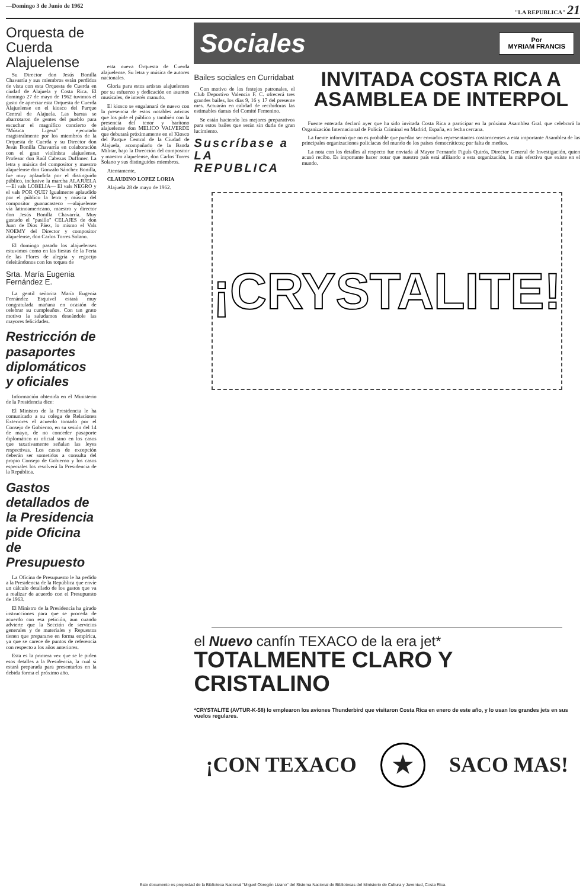—Domingo 3 de Junio de 1962 "LA REPUBLICA" 21
Orquesta de Cuerda Alajuelense
Su Director don Jesús Bonilla Chavarría y sus miembros están perdidos de vista con esta Orquesta de Cuerda en ciudad de Alajuela y Costa Rica. El domingo 27 de mayo de 1962 tuvimos el gusto de apreciar esta Orquesta de Cuerda Alajuelense en el kiosco del Parque Central de Alajuela. Las barras se abarrotaron de gentes del pueblo para escuchar el magnífico concierto de "Música Ligera" ejecutado magistralmente por los miembros de la Orquesta de Cuerda y su Director don Jesús Bonilla Chavarría en colaboración con el gran violinista alajuelense, Profesor don Raúl Cabezas Duffnner. La letra y música del compositor y maestro alajuelense don Gonzalo Sánchez Bonilla, fue muy aplaudida por el distinguido público, inclusive la marcha ALAJUELA —El vals LOBELIA— El vals NEGRO y el vals POR QUE? Igualmente aplaudido por el público la letra y música del compositor guanacasteco —alajuelense vía latinoamericano, maestro y director don Jesús Bonilla Chavarría. Muy gustado el "pasillo" CELAJES de don Juan de Dios Páez, lo mismo el Vals NOEMY del Director y compositor alajuelense, don Carlos Torres Solano.
El domingo pasado los alajuelenses estuvimos como en las fiestas de la Feria de las Flores de alegría y regocijo deleitándonos con los toques de
Srta. María Eugenia Fernández E.
La gentil señorita María Eugenia Fernández Esquivel estará muy congratulada mañana en ocasión de celebrar su cumpleaños. Con tan grato motivo la saludamos deseándole las mayores felicidades.
Restricción de pasaportes diplomáticos y oficiales
Información obtenida en el Ministerio de la Presidencia dice:
El Ministro de la Presidencia le ha comunicado a su colega de Relaciones Exteriores el acuerdo tomado por el Consejo de Gobierno, en su sesión del 14 de mayo, de no conceder pasaporte diplomático ni oficial sino en los casos que taxativamente señalan las leyes respectivas. Los casos de excepción deberán ser sometidos a consulta del propio Consejo de Gobierno y los casos especiales los resolverá la Presidencia de la República.
Gastos detallados de la Presidencia pide Oficina de Presupuesto
La Oficina de Presupuesto le ha pedido a la Presidencia de la República que envíe un cálculo detallado de los gastos que va a realizar de acuerdo con el Presupuesto de 1963.
El Ministro de la Presidencia ha girado instrucciones para que se proceda de acuerdo con esa petición, aun cuando advierte que la Sección de servicios generales y de materiales y Repuestos tienen que prepararse en forma empírica, ya que se carece de puntos de referencia con respecto a los años anteriores.
Esta es la primera vez que se le piden esos detalles a la Presidencia, la cual si estará preparada para presentarlos en la debida forma el próximo año.
esta nueva Orquesta de Cuerda alajuelense. Su letra y música de autores nacionales.
Gloria para estos artistas alajuelenses por su esfuerzo y dedicación en asuntos musicales, de interés manudo.
El kiosco se engalanará de nuevo con la presencia de estos notables artistas que los pide el público y también con la presencia del tenor y barítono alajuelense don MELICO VALVERDE que debutará próximamente en el Kiosco del Parque Central de la Ciudad de Alajuela, acompañado de la Banda Militar, bajo la Dirección del compositor y maestro alajuelense, don Carlos Torres Solano y sus distinguidos miembros.
Atentamente,
CLAUDINO LOPEZ LORIA
Alajuela 28 de mayo de 1962.
Sociales Por
MYRIAM FRANCIS
Bailes sociales en Curridabat
Con motivo de los festejos patronales, el Club Deportivo Valencia F. C. ofrecerá tres grandes bailes, los días 9, 16 y 17 del presente mes. Actuarán en calidad de recibidoras las estimables damas del Comité Femenino.
Se están haciendo los mejores preparativos para estos bailes que serán sin duda de gran lucimiento.
Suscríbase a LA REPUBLICA
INVITADA COSTA RICA A ASAMBLEA DE INTERPOL
Fuente enterada declaró ayer que ha sido invitada Costa Rica a participar en la próxima Asamblea Gral. que celebrará la Organización Internacional de Policía Criminal en Madrid, España, en fecha cercana.
La fuente informó que no es probable que puedan ser enviados representantes costarricenses a esta importante Asamblea de las principales organizaciones policíacas del mundo de los países democráticos; por falta de medios.
La nota con los detalles al respecto fue enviada al Mayor Fernando Figuls Quirós, Director General de Investigación, quien acusó recibo. Es importante hacer notar que nuestro país está afiliando a esta organización, la más efectiva que existe en el mundo.
¡CRYSTALITE!
el Nuevo canfín TEXACO de la era jet*
TOTALMENTE CLARO Y CRISTALINO
*CRYSTALITE (AVTUR-K-58) lo emplearon los aviones Thunderbird que visitaron Costa Rica en enero de este año, y lo usan los grandes jets en sus vuelos regulares.
¡CON TEXACO ★ SACO MAS!
Este documento es propiedad de la Biblioteca Nacional "Miguel Obregón Lizano" del Sistema Nacional de Bibliotecas del Ministerio de Cultura y Juventud, Costa Rica.